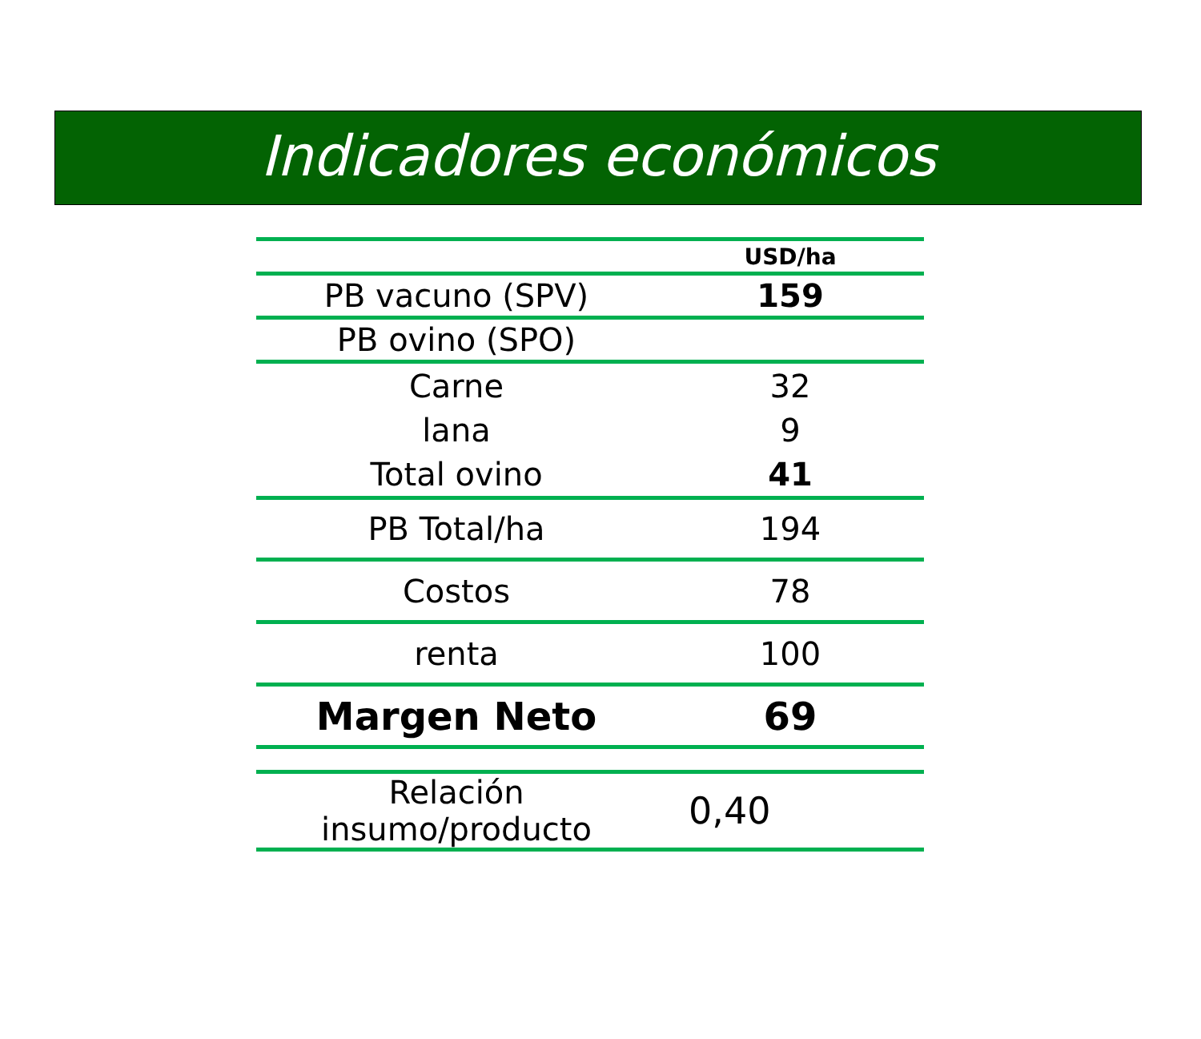Indicadores económicos
| | USD/ha |
| PB vacuno (SPV) | 159 |
| PB ovino (SPO) | |
| Carne | 32 |
| lana | 9 |
| Total ovino | 41 |
| PB Total/ha | 194 |
| Costos | 78 |
| renta | 100 |
| Margen Neto | 69 |
| Relación insumo/producto | 0,40 |